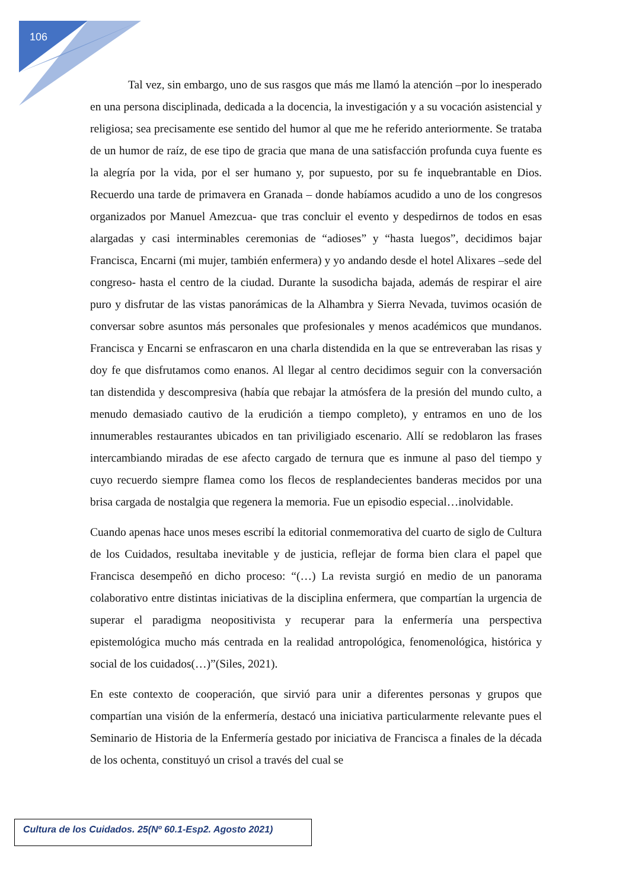106
Tal vez, sin embargo, uno de sus rasgos que más me llamó la atención –por lo inesperado en una persona disciplinada, dedicada a la docencia, la investigación y a su vocación asistencial y religiosa; sea precisamente ese sentido del humor al que me he referido anteriormente. Se trataba de un humor de raíz, de ese tipo de gracia que mana de una satisfacción profunda cuya fuente es la alegría por la vida, por el ser humano y, por supuesto, por su fe inquebrantable en Dios. Recuerdo una tarde de primavera en Granada – donde habíamos acudido a uno de los congresos organizados por Manuel Amezcua- que tras concluir el evento y despedirnos de todos en esas alargadas y casi interminables ceremonias de “adioses” y “hasta luegos”, decidimos bajar Francisca, Encarni (mi mujer, también enfermera) y yo andando desde el hotel Alixares –sede del congreso- hasta el centro de la ciudad. Durante la susodicha bajada, además de respirar el aire puro y disfrutar de las vistas panorámicas de la Alhambra y Sierra Nevada, tuvimos ocasión de conversar sobre asuntos más personales que profesionales y menos académicos que mundanos. Francisca y Encarni se enfrascaron en una charla distendida en la que se entreveraban las risas y doy fe que disfrutamos como enanos. Al llegar al centro decidimos seguir con la conversación tan distendida y descompresiva (había que rebajar la atmósfera de la presión del mundo culto, a menudo demasiado cautivo de la erudición a tiempo completo), y entramos en uno de los innumerables restaurantes ubicados en tan priviligiado escenario. Allí se redoblaron las frases intercambiando miradas de ese afecto cargado de ternura que es inmune al paso del tiempo y cuyo recuerdo siempre flamea como los flecos de resplandecientes banderas mecidos por una brisa cargada de nostalgia que regenera la memoria. Fue un episodio especial…inolvidable.
Cuando apenas hace unos meses escribí la editorial conmemorativa del cuarto de siglo de Cultura de los Cuidados, resultaba inevitable y de justicia, reflejar de forma bien clara el papel que Francisca desempeñó en dicho proceso: “(…) La revista surgió en medio de un panorama colaborativo entre distintas iniciativas de la disciplina enfermera, que compartían la urgencia de superar el paradigma neopositivista y recuperar para la enfermería una perspectiva epistemológica mucho más centrada en la realidad antropológica, fenomenológica, histórica y social de los cuidados(…)”(Siles, 2021).
En este contexto de cooperación, que sirvió para unir a diferentes personas y grupos que compartían una visión de la enfermería, destacó una iniciativa particularmente relevante pues el Seminario de Historia de la Enfermería gestado por iniciativa de Francisca a finales de la década de los ochenta, constituyó un crisol a través del cual se
Cultura de los Cuidados. 25(Nº 60.1-Esp2. Agosto 2021)